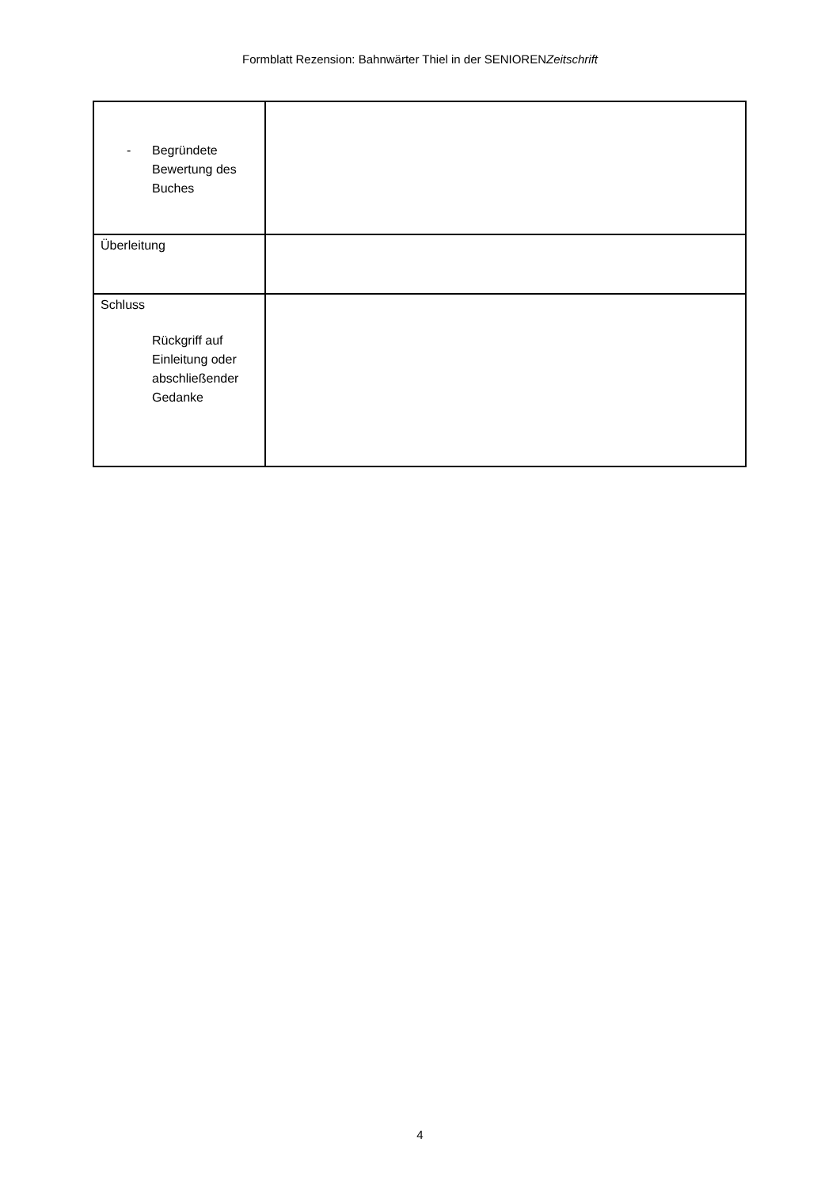Formblatt Rezension: Bahnwärter Thiel in der SENIORENZeitschrift
| - Begründete Bewertung des Buches | |
| Überleitung | |
| Schluss Rückgriff auf Einleitung oder abschließender Gedanke | |
4